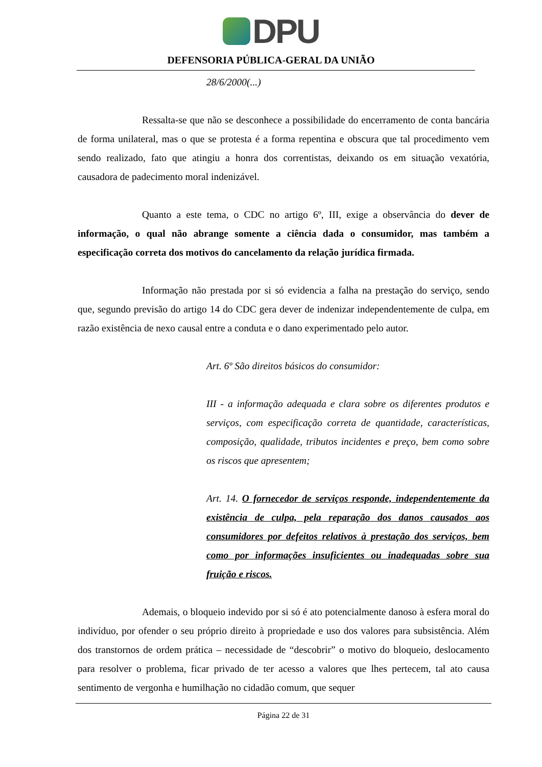DPU
DEFENSORIA PÚBLICA-GERAL DA UNIÃO
28/6/2000(...)
Ressalta-se que não se desconhece a possibilidade do encerramento de conta bancária de forma unilateral, mas o que se protesta é a forma repentina e obscura que tal procedimento vem sendo realizado, fato que atingiu a honra dos correntistas, deixando os em situação vexatória, causadora de padecimento moral indenizável.
Quanto a este tema, o CDC no artigo 6º, III, exige a observância do dever de informação, o qual não abrange somente a ciência dada o consumidor, mas também a especificação correta dos motivos do cancelamento da relação jurídica firmada.
Informação não prestada por si só evidencia a falha na prestação do serviço, sendo que, segundo previsão do artigo 14 do CDC gera dever de indenizar independentemente de culpa, em razão existência de nexo causal entre a conduta e o dano experimentado pelo autor.
Art. 6º São direitos básicos do consumidor:
III - a informação adequada e clara sobre os diferentes produtos e serviços, com especificação correta de quantidade, características, composição, qualidade, tributos incidentes e preço, bem como sobre os riscos que apresentem;
Art. 14. O fornecedor de serviços responde, independentemente da existência de culpa, pela reparação dos danos causados aos consumidores por defeitos relativos à prestação dos serviços, bem como por informações insuficientes ou inadequadas sobre sua fruição e riscos.
Ademais, o bloqueio indevido por si só é ato potencialmente danoso à esfera moral do indivíduo, por ofender o seu próprio direito à propriedade e uso dos valores para subsistência. Além dos transtornos de ordem prática – necessidade de “descobrir” o motivo do bloqueio, deslocamento para resolver o problema, ficar privado de ter acesso a valores que lhes pertecem, tal ato causa sentimento de vergonha e humilhação no cidadão comum, que sequer
Página 22 de 31